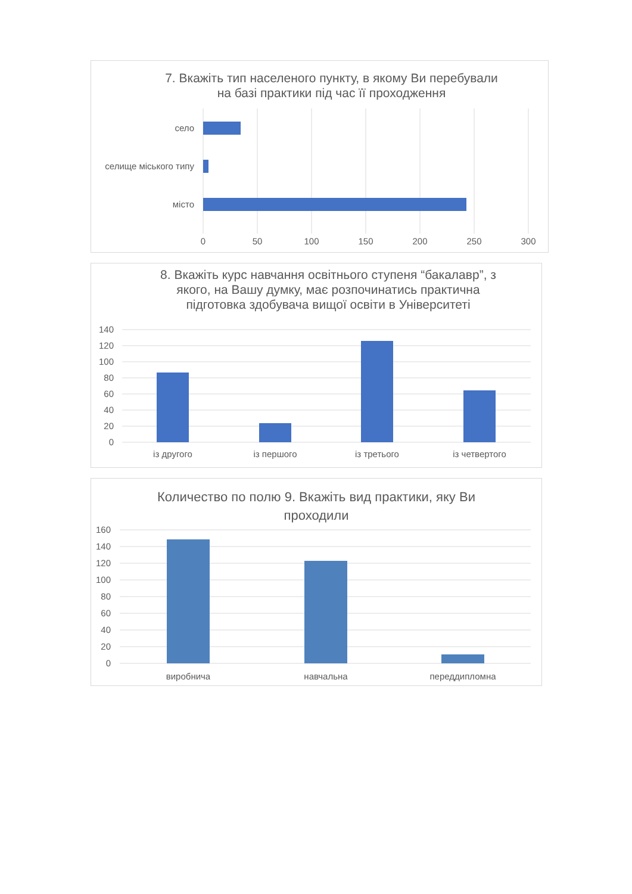7. Вкажіть тип населеного пункту, в якому Ви перебували
на базі практики під час її проходження
село
селище міського типу
місто
0
50
100
150
200
250
300
8. Вкажіть курс навчання освітнього ступеня “бакалавр”, з
якого, на Вашу думку, має розпочинатись практична
підготовка здобувача вищої освіти в Університеті
140
120
100
80
60
40
20
0
із другого
із першого
із третього
із четвертого
Количество по полю 9. Вкажіть вид практики, яку Ви
проходили
160
140
120
100
80
60
40
20
0
виробнича
навчальна
переддипломна